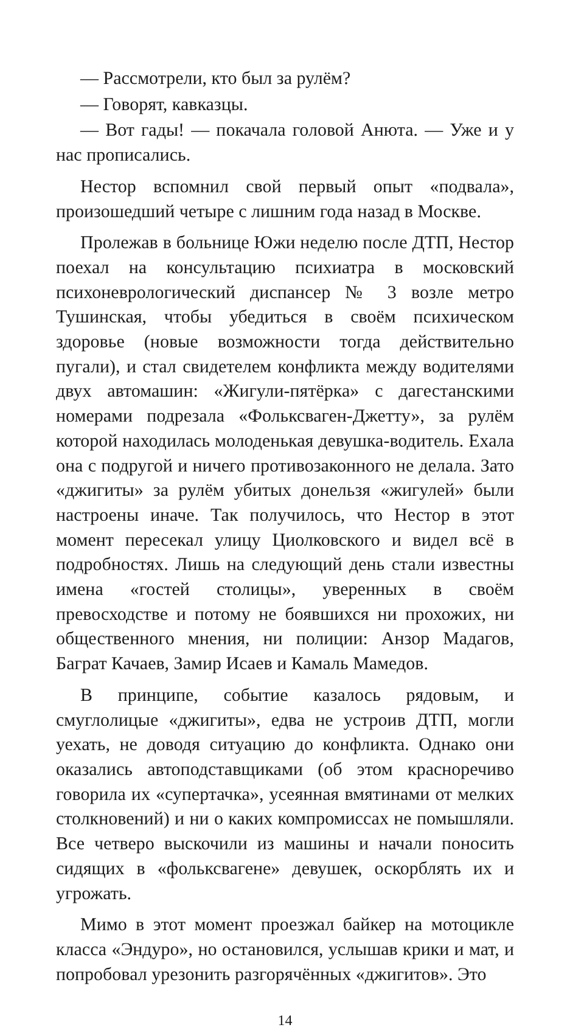— Рассмотрели, кто был за рулём?
— Говорят, кавказцы.
— Вот гады! — покачала головой Анюта. — Уже и у нас прописались.
Нестор вспомнил свой первый опыт «подвала», произошедший четыре с лишним года назад в Москве.
Пролежав в больнице Южи неделю после ДТП, Нестор поехал на консультацию психиатра в московский психоневрологический диспансер № 3 возле метро Тушинская, чтобы убедиться в своём психическом здоровье (новые возможности тогда действительно пугали), и стал свидетелем конфликта между водителями двух автомашин: «Жигули-пятёрка» с дагестанскими номерами подрезала «Фольксваген-Джетту», за рулём которой находилась молоденькая девушка-водитель. Ехала она с подругой и ничего противозаконного не делала. Зато «джигиты» за рулём убитых донельзя «жигулей» были настроены иначе. Так получилось, что Нестор в этот момент пересекал улицу Циолковского и видел всё в подробностях. Лишь на следующий день стали известны имена «гостей столицы», уверенных в своём превосходстве и потому не боявшихся ни прохожих, ни общественного мнения, ни полиции: Анзор Мадагов, Баграт Качаев, Замир Исаев и Камаль Мамедов.
В принципе, событие казалось рядовым, и смуглолицые «джигиты», едва не устроив ДТП, могли уехать, не доводя ситуацию до конфликта. Однако они оказались автоподставщиками (об этом красноречиво говорила их «супертачка», усеянная вмятинами от мелких столкновений) и ни о каких компромиссах не помышляли. Все четверо выскочили из машины и начали поносить сидящих в «фольксвагене» девушек, оскорблять их и угрожать.
Мимо в этот момент проезжал байкер на мотоцикле класса «Эндуро», но остановился, услышав крики и мат, и попробовал урезонить разгорячённых «джигитов». Это
14